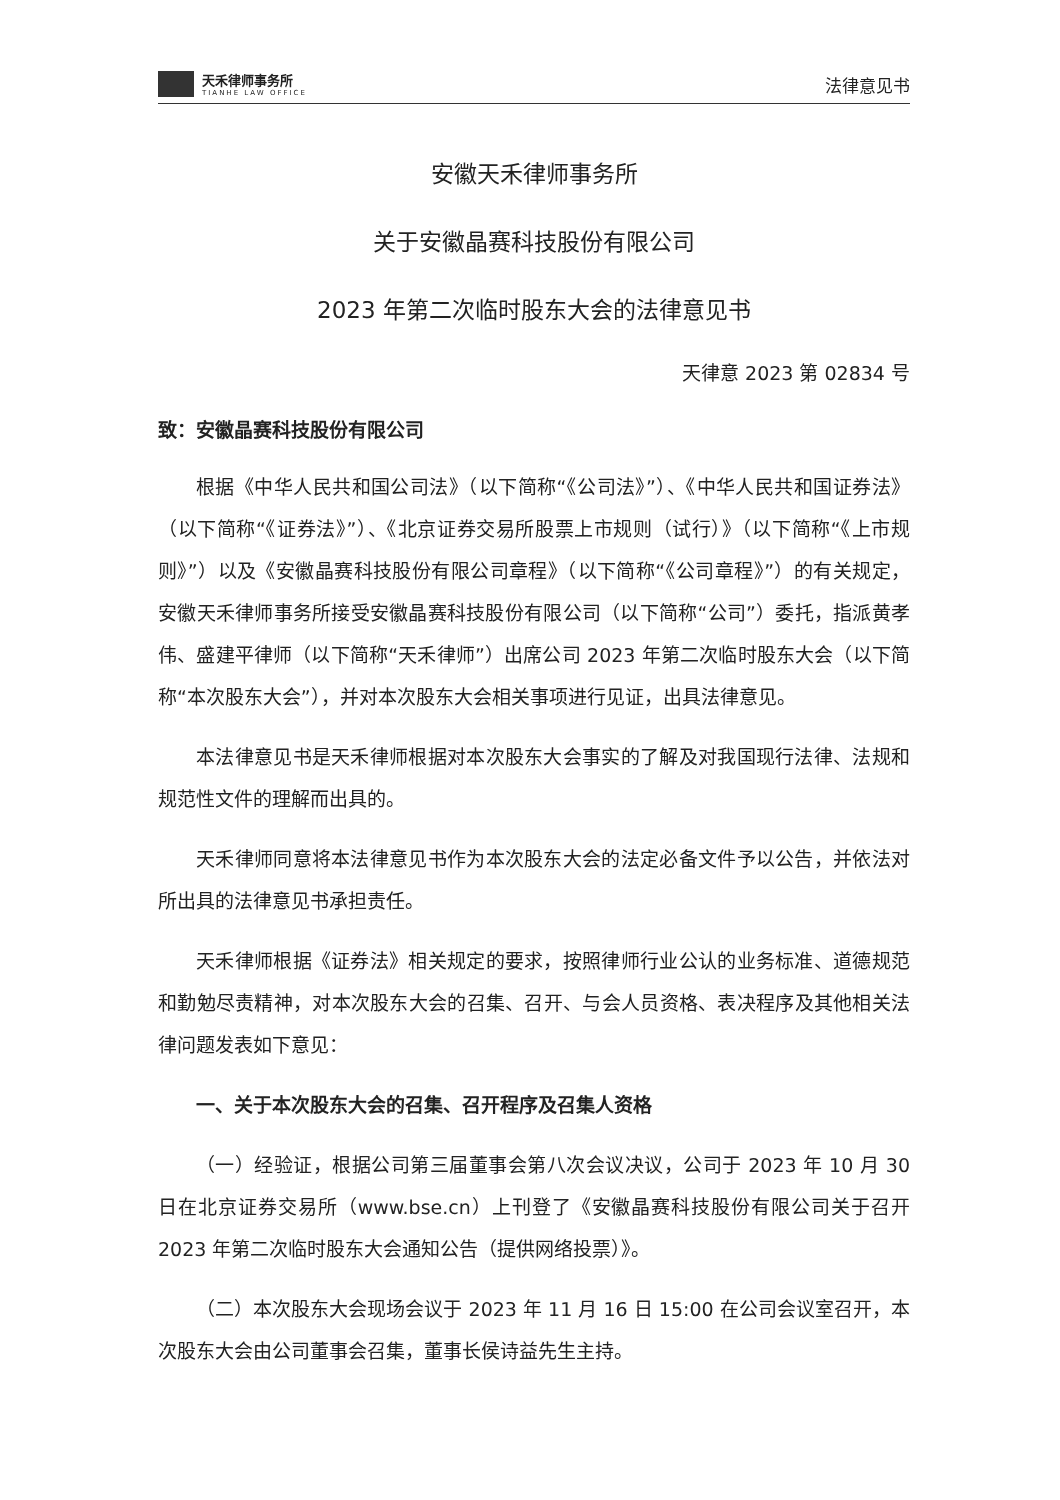天禾律师事务所
TIANHE LAW OFFICE
法律意见书
安徽天禾律师事务所
关于安徽晶赛科技股份有限公司
2023 年第二次临时股东大会的法律意见书
天律意 2023 第 02834 号
致：安徽晶赛科技股份有限公司
根据《中华人民共和国公司法》（以下简称“《公司法》”）、《中华人民共和国证券法》（以下简称“《证券法》”）、《北京证券交易所股票上市规则（试行）》（以下简称“《上市规则》”）以及《安徽晶赛科技股份有限公司章程》（以下简称“《公司章程》”）的有关规定，安徽天禾律师事务所接受安徽晶赛科技股份有限公司（以下简称“公司”）委托，指派黄孝伟、盛建平律师（以下简称“天禾律师”）出席公司 2023 年第二次临时股东大会（以下简称“本次股东大会”），并对本次股东大会相关事项进行见证，出具法律意见。
本法律意见书是天禾律师根据对本次股东大会事实的了解及对我国现行法律、法规和规范性文件的理解而出具的。
天禾律师同意将本法律意见书作为本次股东大会的法定必备文件予以公告，并依法对所出具的法律意见书承担责任。
天禾律师根据《证券法》相关规定的要求，按照律师行业公认的业务标准、道德规范和勤勉尽责精神，对本次股东大会的召集、召开、与会人员资格、表决程序及其他相关法律问题发表如下意见：
一、关于本次股东大会的召集、召开程序及召集人资格
（一）经验证，根据公司第三届董事会第八次会议决议，公司于 2023 年 10 月 30 日在北京证券交易所（www.bse.cn）上刊登了《安徽晶赛科技股份有限公司关于召开 2023 年第二次临时股东大会通知公告（提供网络投票）》。
（二）本次股东大会现场会议于 2023 年 11 月 16 日 15:00 在公司会议室召开，本次股东大会由公司董事会召集，董事长侯诗益先生主持。